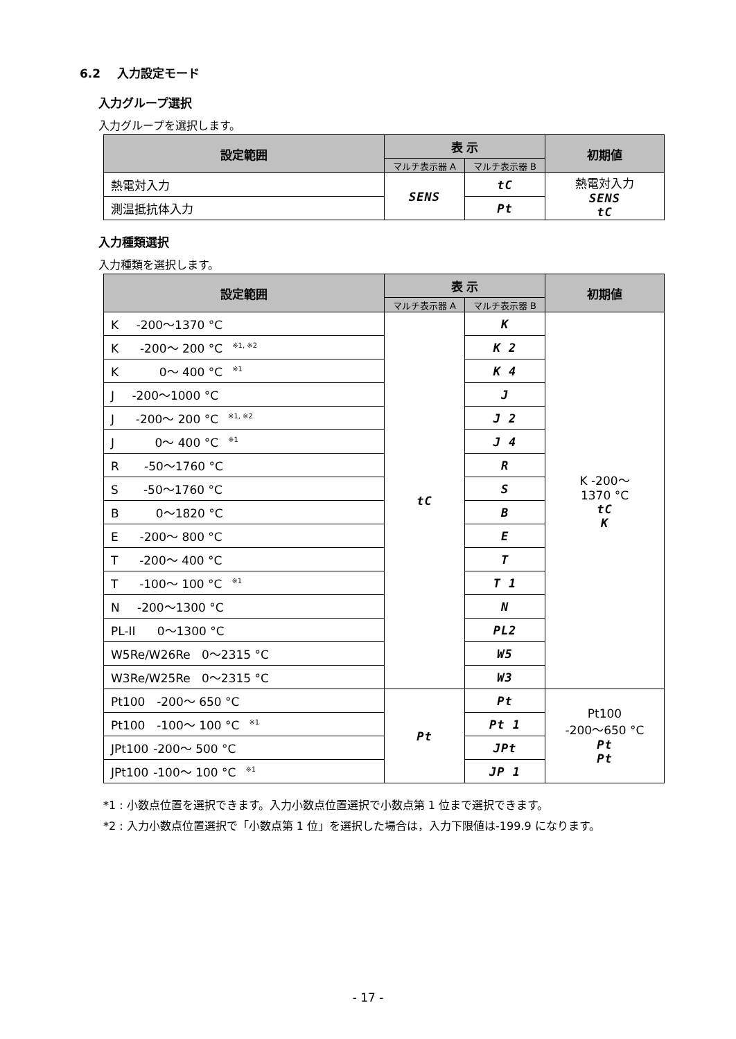6.2 入力設定モード
入力グループ選択
入力グループを選択します。
| 設定範囲 | 表 示 | | 初期値 |
| --- | --- | --- | --- |
| | マルチ表示器 A | マルチ表示器 B | |
| 熱電対入力 | SENS | tC | 熱電対入力 SENS tC |
| 測温抵抗体入力 | | Pt | |
入力種類選択
入力種類を選択します。
| 設定範囲 | 表 示 | | 初期値 |
| --- | --- | --- | --- |
| | マルチ表示器 A | マルチ表示器 B | |
| K -200～1370 °C | tC | K | K -200～ 1370 °C tC K |
| K -200～ 200 °C<sup>※1, ※2</sup> | | K 2 | |
| K 0～ 400 °C<sup>※1</sup> | | K 4 | |
| J -200～1000 °C | | J | |
| J -200～ 200 °C<sup>※1, ※2</sup> | | J 2 | |
| J 0～ 400 °C<sup>※1</sup> | | J 4 | |
| R -50～1760 °C | | R | |
| S -50～1760 °C | | S | |
| B 0～1820 °C | | B | |
| E -200～ 800 °C | | E | |
| T -200～ 400 °C | | T | |
| T -100～ 100 °C<sup>※1</sup> | | T 1 | |
| N -200～1300 °C | | N | |
| PL-II 0～1300 °C | | PL2 | |
| W5Re/W26Re 0～2315 °C | | W5 | |
| W3Re/W25Re 0～2315 °C | | W3 | |
| Pt100 -200～ 650 °C | Pt | Pt | Pt100 -200～650 °C Pt Pt |
| Pt100 -100～ 100 °C<sup>※1</sup> | | Pt 1 | |
| JPt100 -200～ 500 °C | | JPt | |
| JPt100 -100～ 100 °C<sup>※1</sup> | | JP 1 | |
*1 : 小数点位置を選択できます。入力小数点位置選択で小数点第 1 位まで選択できます。
*2 : 入力小数点位置選択で「小数点第 1 位」を選択した場合は，入力下限値は-199.9 になります。
- 17 -